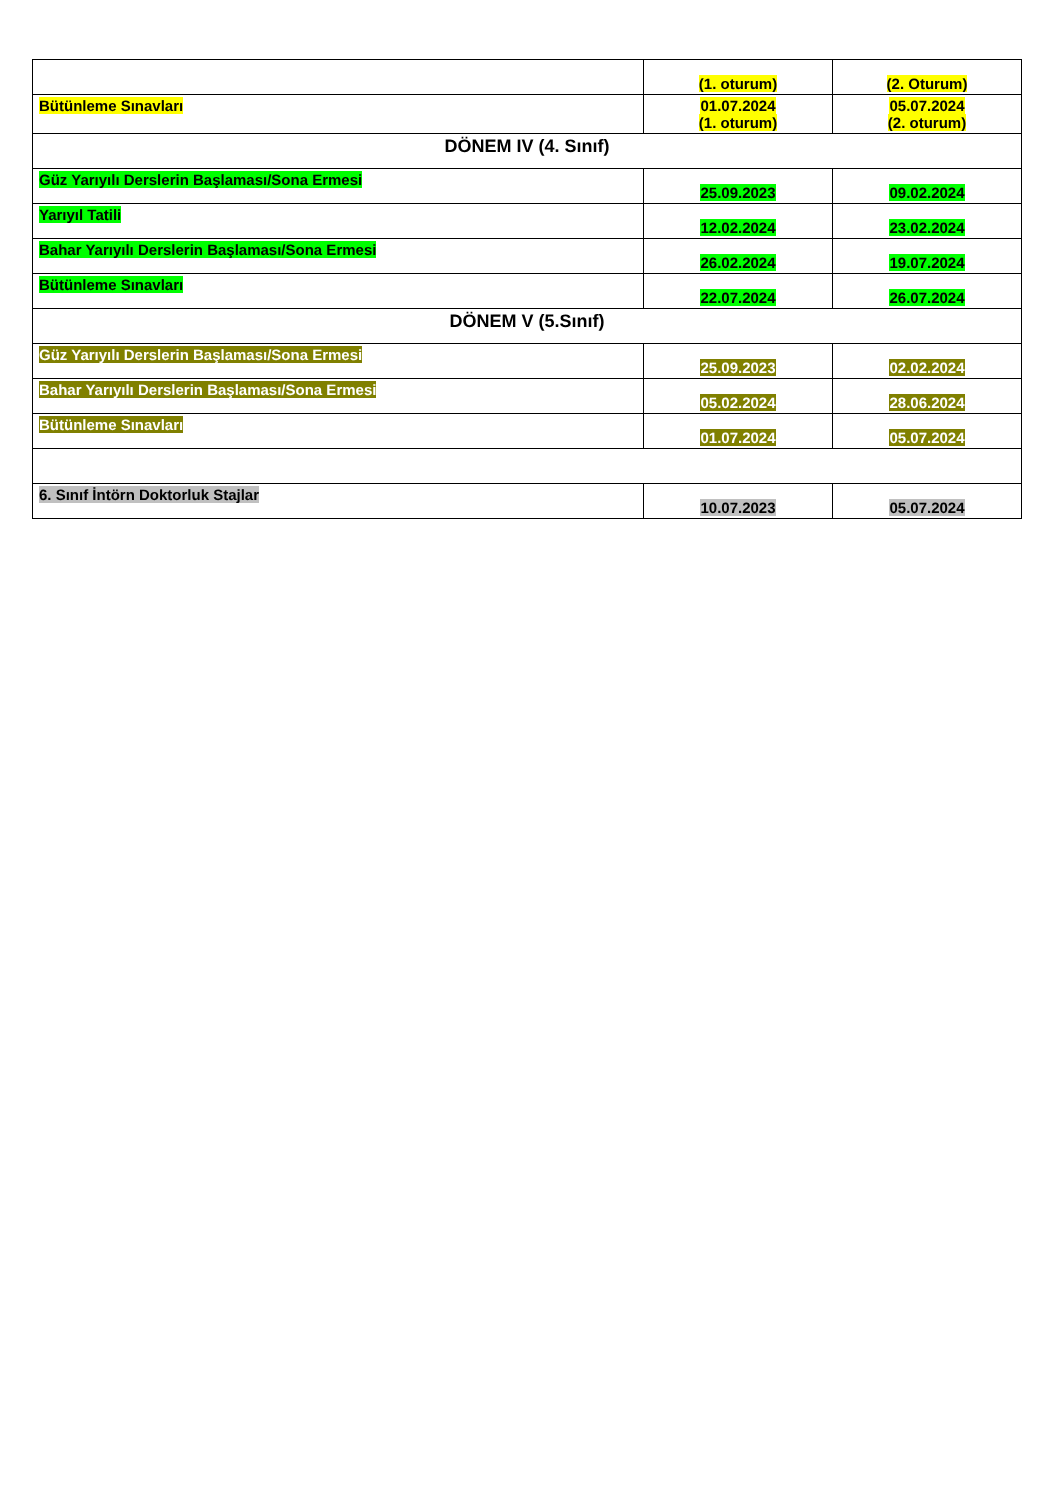| | (1. oturum) | (2. Oturum) |
| Bütünleme Sınavları | 01.07.2024 (1. oturum) | 05.07.2024 (2. oturum) |
| DÖNEM IV (4. Sınıf) | | |
| Güz Yarıyılı Derslerin Başlaması/Sona Ermesi | 25.09.2023 | 09.02.2024 |
| Yarıyıl Tatili | 12.02.2024 | 23.02.2024 |
| Bahar Yarıyılı Derslerin Başlaması/Sona Ermesi | 26.02.2024 | 19.07.2024 |
| Bütünleme Sınavları | 22.07.2024 | 26.07.2024 |
| DÖNEM V (5.Sınıf) | | |
| Güz Yarıyılı Derslerin Başlaması/Sona Ermesi | 25.09.2023 | 02.02.2024 |
| Bahar Yarıyılı Derslerin Başlaması/Sona Ermesi | 05.02.2024 | 28.06.2024 |
| Bütünleme Sınavları | 01.07.2024 | 05.07.2024 |
| 6. Sınıf İntörn Doktorluk Stajlar | 10.07.2023 | 05.07.2024 |